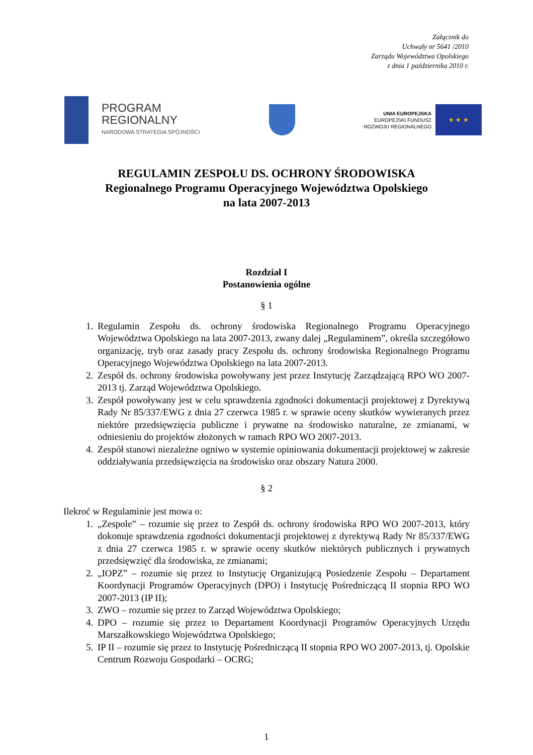Załącznik do
Uchwały nr 5641 /2010
Zarządu Województwa Opolskiego
z dnia 1 października 2010 r.
PROGRAM
REGIONALNY
NARODOWA STRATEGIA SPÓJNOŚCI
UNIA EUROPEJSKA
EUROPEJSKI FUNDUSZ
ROZWOJU REGIONALNEGO
★ ★ ★
REGULAMIN ZESPOŁU DS. OCHRONY ŚRODOWISKA
Regionalnego Programu Operacyjnego Województwa Opolskiego
na lata 2007-2013
Rozdział I
Postanowienia ogólne
§ 1
1. Regulamin Zespołu ds. ochrony środowiska Regionalnego Programu Operacyjnego Województwa Opolskiego na lata 2007-2013, zwany dalej „Regulaminem”, określa szczegółowo organizację, tryb oraz zasady pracy Zespołu ds. ochrony środowiska Regionalnego Programu Operacyjnego Województwa Opolskiego na lata 2007-2013.
2. Zespół ds. ochrony środowiska powoływany jest przez Instytucję Zarządzającą RPO WO 2007-2013 tj. Zarząd Województwa Opolskiego.
3. Zespół powoływany jest w celu sprawdzenia zgodności dokumentacji projektowej z Dyrektywą Rady Nr 85/337/EWG z dnia 27 czerwca 1985 r. w sprawie oceny skutków wywieranych przez niektóre przedsięwzięcia publiczne i prywatne na środowisko naturalne, ze zmianami, w odniesieniu do projektów złożonych w ramach RPO WO 2007-2013.
4. Zespół stanowi niezależne ogniwo w systemie opiniowania dokumentacji projektowej w zakresie oddziaływania przedsięwzięcia na środowisko oraz obszary Natura 2000.
§ 2
Ilekroć w Regulaminie jest mowa o:
1. „Zespole” – rozumie się przez to Zespół ds. ochrony środowiska RPO WO 2007-2013, który dokonuje sprawdzenia zgodności dokumentacji projektowej z dyrektywą Rady Nr 85/337/EWG z dnia 27 czerwca 1985 r. w sprawie oceny skutków niektórych publicznych i prywatnych przedsięwzięć dla środowiska, ze zmianami;
2. „IOPZ” – rozumie się przez to Instytucję Organizującą Posiedzenie Zespołu – Departament Koordynacji Programów Operacyjnych (DPO) i Instytucję Pośredniczącą II stopnia RPO WO 2007-2013 (IP II);
3. ZWO – rozumie się przez to Zarząd Województwa Opolskiego;
4. DPO – rozumie się przez to Departament Koordynacji Programów Operacyjnych Urzędu Marszałkowskiego Województwa Opolskiego;
5. IP II – rozumie się przez to Instytucję Pośredniczącą II stopnia RPO WO 2007-2013, tj. Opolskie Centrum Rozwoju Gospodarki – OCRG;
1